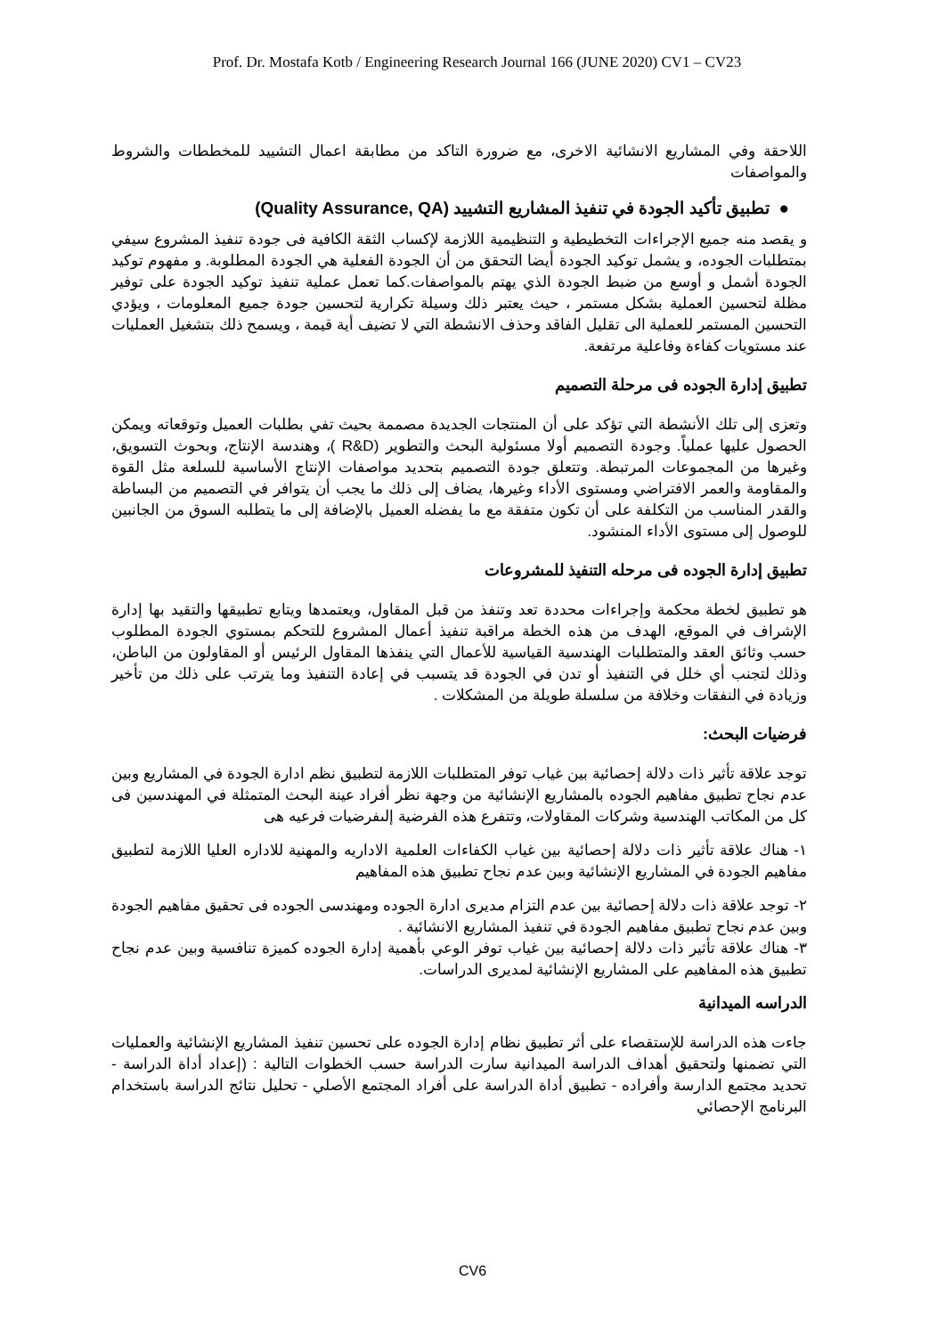Prof. Dr. Mostafa Kotb / Engineering Research Journal 166 (JUNE 2020) CV1 – CV23
اللاحقة وفي المشاريع الانشائية الاخرى، مع ضرورة التاكد من مطابقة اعمال التشييد للمخططات والشروط والمواصفات
● تطبيق تأكيد الجودة في تنفيذ المشاريع التشييد (Quality Assurance, QA)
و يقصد منه جميع الإجراءات التخطيطية و التنظيمية اللازمة لإكساب الثقة الكافية فى جودة تنفيذ المشروع سيفي بمتطلبات الجوده، و يشمل توكيد الجودة أيضا التحقق من أن الجودة الفعلية هي الجودة المطلوبة. و مفهوم توكيد الجودة أشمل و أوسع من ضبط الجودة الذي يهتم بالمواصفات.كما تعمل عملية تنفيذ توكيد الجودة على توفير مظلة لتحسين العملية بشكل مستمر ، حيث يعتبر ذلك وسيلة تكرارية لتحسين جودة جميع المعلومات ، ويؤدي التحسين المستمر للعملية الى تقليل الفاقد وحذف الانشطة التي لا تضيف أية قيمة ، ويسمح ذلك بتشغيل العمليات عند مستويات كفاءة وفاعلية مرتفعة.
تطبيق إدارة الجوده فى مرحلة التصميم
وتعزى إلى تلك الأنشطة التي تؤكد على أن المنتجات الجديدة مصممة بحيث تفي بطلبات العميل وتوقعاته ويمكن الحصول عليها عملياً. وجودة التصميم أولا مسئولية البحث والتطوير (R&D )، وهندسة الإنتاج، وبحوث التسويق، وغيرها من المجموعات المرتبطة. وتتعلق جودة التصميم بتحديد مواصفات الإنتاج الأساسية للسلعة مثل القوة والمقاومة والعمر الافتراضي ومستوى الأداء وغيرها، يضاف إلى ذلك ما يجب أن يتوافر في التصميم من البساطة والقدر المناسب من التكلفة على أن تكون متفقة مع ما يفضله العميل بالإضافة إلى ما يتطلبه السوق من الجانبين للوصول إلى مستوى الأداء المنشود.
تطبيق إدارة الجوده فى مرحله التنفيذ للمشروعات
هو تطبيق لخطة محكمة وإجراءات محددة تعد وتنفذ من قبل المقاول، ويعتمدها ويتابع تطبيقها والتقيد بها إدارة الإشراف في الموقع، الهدف من هذه الخطة مراقبة تنفيذ أعمال المشروع للتحكم بمستوي الجودة المطلوب حسب وثائق العقد والمتطلبات الهندسية القياسية للأعمال التي ينفذها المقاول الرئيس أو المقاولون من الباطن، وذلك لتجنب أي خلل في التنفيذ أو تدن في الجودة قد يتسبب في إعادة التنفيذ وما يترتب على ذلك من تأخير وزيادة في النفقات وخلافة من سلسلة طويلة من المشكلات .
فرضيات البحث:
توجد علاقة تأثير ذات دلالة إحصائية بين غياب توفر المتطلبات اللازمة لتطبيق نظم ادارة الجودة في المشاريع وبين عدم نجاح تطبيق مفاهيم الجوده بالمشاريع الإنشائية من وجهة نظر أفراد عينة البحث المتمثلة في المهندسين فى كل من المكاتب الهندسية وشركات المقاولات، وتتفرع هذه الفرضية إلىفرضيات فرعيه هى
١- هناك علاقة تأثير ذات دلالة إحصائية بين غياب الكفاءات العلمية الاداريه والمهنية للاداره العليا اللازمة لتطبيق مفاهيم الجودة في المشاريع الإنشائية وبين عدم نجاح تطبيق هذه المفاهيم
٢- توجد علاقة ذات دلالة إحصائية بين عدم التزام مديرى ادارة الجوده ومهندسى الجوده فى تحقيق مفاهيم الجودة وبين عدم نجاح تطبيق مفاهيم الجودة في تنفيذ المشاريع الانشائية .
٣- هناك علاقة تأثير ذات دلالة إحصائية بين غياب توفر الوعي بأهمية إدارة الجوده كميزة تنافسية وبين عدم نجاح تطبيق هذه المفاهيم على المشاريع الإنشائية لمديرى الدراسات.
الدراسه الميدانية
جاءت هذه الدراسة للإستقصاء على أثر تطبيق نظام إدارة الجوده على تحسين تنفيذ المشاريع الإنشائية والعمليات التي تضمنها ولتحقيق أهداف الدراسة الميدانية سارت الدراسة حسب الخطوات التالية : (إعداد أداة الدراسة - تحديد مجتمع الدارسة وأفراده - تطبيق أداة الدراسة على أفراد المجتمع الأصلي - تحليل نتائج الدراسة باستخدام البرنامج الإحصائي
CV6